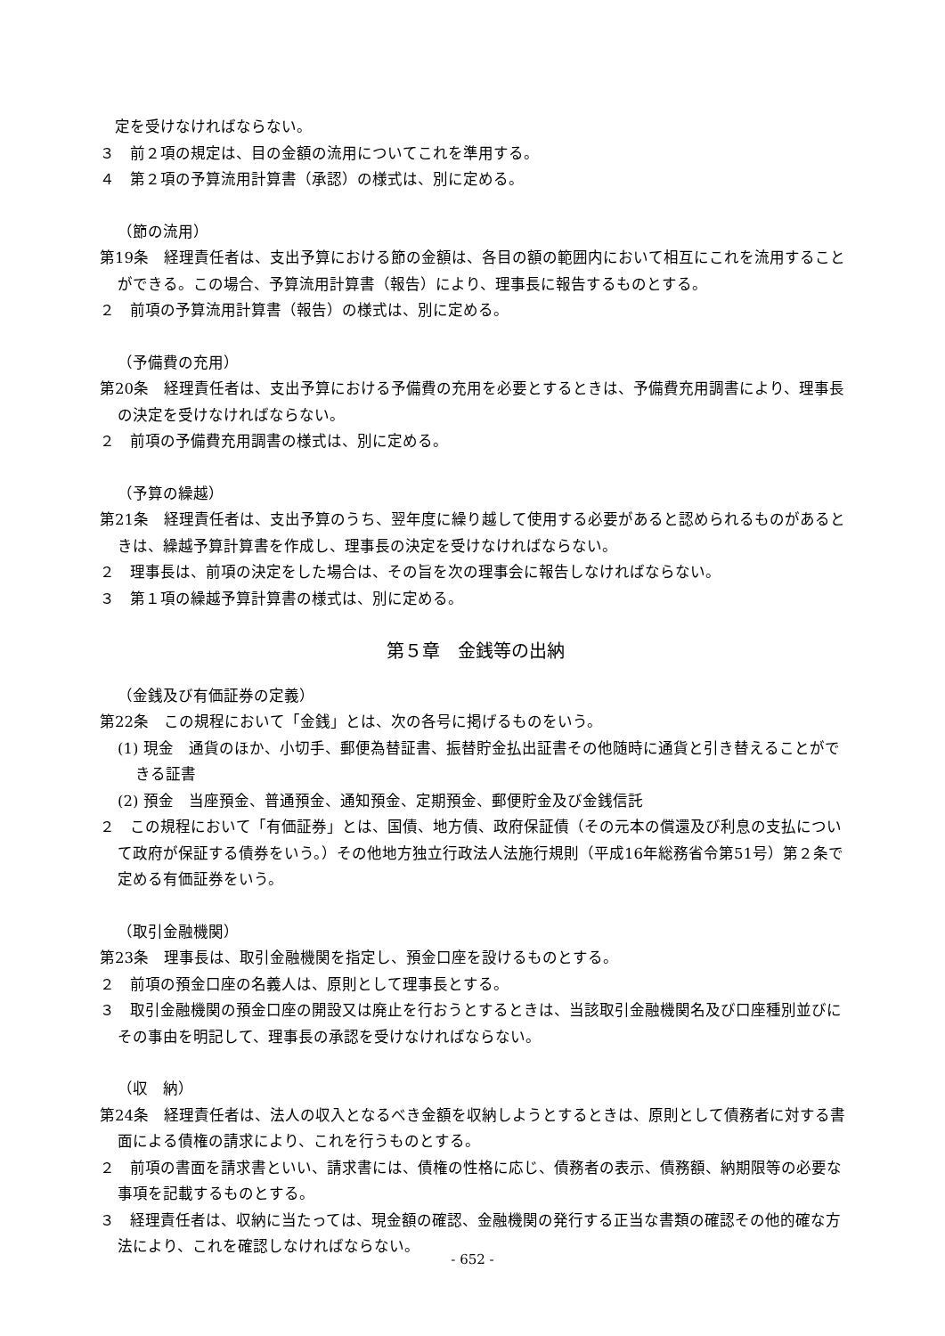定を受けなければならない。
３　前２項の規定は、目の金額の流用についてこれを準用する。
４　第２項の予算流用計算書（承認）の様式は、別に定める。
（節の流用）
第19条　経理責任者は、支出予算における節の金額は、各目の額の範囲内において相互にこれを流用することができる。この場合、予算流用計算書（報告）により、理事長に報告するものとする。
２　前項の予算流用計算書（報告）の様式は、別に定める。
（予備費の充用）
第20条　経理責任者は、支出予算における予備費の充用を必要とするときは、予備費充用調書により、理事長の決定を受けなければならない。
２　前項の予備費充用調書の様式は、別に定める。
（予算の繰越）
第21条　経理責任者は、支出予算のうち、翌年度に繰り越して使用する必要があると認められるものがあるときは、繰越予算計算書を作成し、理事長の決定を受けなければならない。
２　理事長は、前項の決定をした場合は、その旨を次の理事会に報告しなければならない。
３　第１項の繰越予算計算書の様式は、別に定める。
第５章　金銭等の出納
（金銭及び有価証券の定義）
第22条　この規程において「金銭」とは、次の各号に掲げるものをいう。
(1) 現金　通貨のほか、小切手、郵便為替証書、振替貯金払出証書その他随時に通貨と引き替えることができる証書
(2) 預金　当座預金、普通預金、通知預金、定期預金、郵便貯金及び金銭信託
２　この規程において「有価証券」とは、国債、地方債、政府保証債（その元本の償還及び利息の支払について政府が保証する債券をいう。）その他地方独立行政法人法施行規則（平成16年総務省令第51号）第２条で定める有価証券をいう。
（取引金融機関）
第23条　理事長は、取引金融機関を指定し、預金口座を設けるものとする。
２　前項の預金口座の名義人は、原則として理事長とする。
３　取引金融機関の預金口座の開設又は廃止を行おうとするときは、当該取引金融機関名及び口座種別並びにその事由を明記して、理事長の承認を受けなければならない。
（収　納）
第24条　経理責任者は、法人の収入となるべき金額を収納しようとするときは、原則として債務者に対する書面による債権の請求により、これを行うものとする。
２　前項の書面を請求書といい、請求書には、債権の性格に応じ、債務者の表示、債務額、納期限等の必要な事項を記載するものとする。
３　経理責任者は、収納に当たっては、現金額の確認、金融機関の発行する正当な書類の確認その他的確な方法により、これを確認しなければならない。
- 652 -